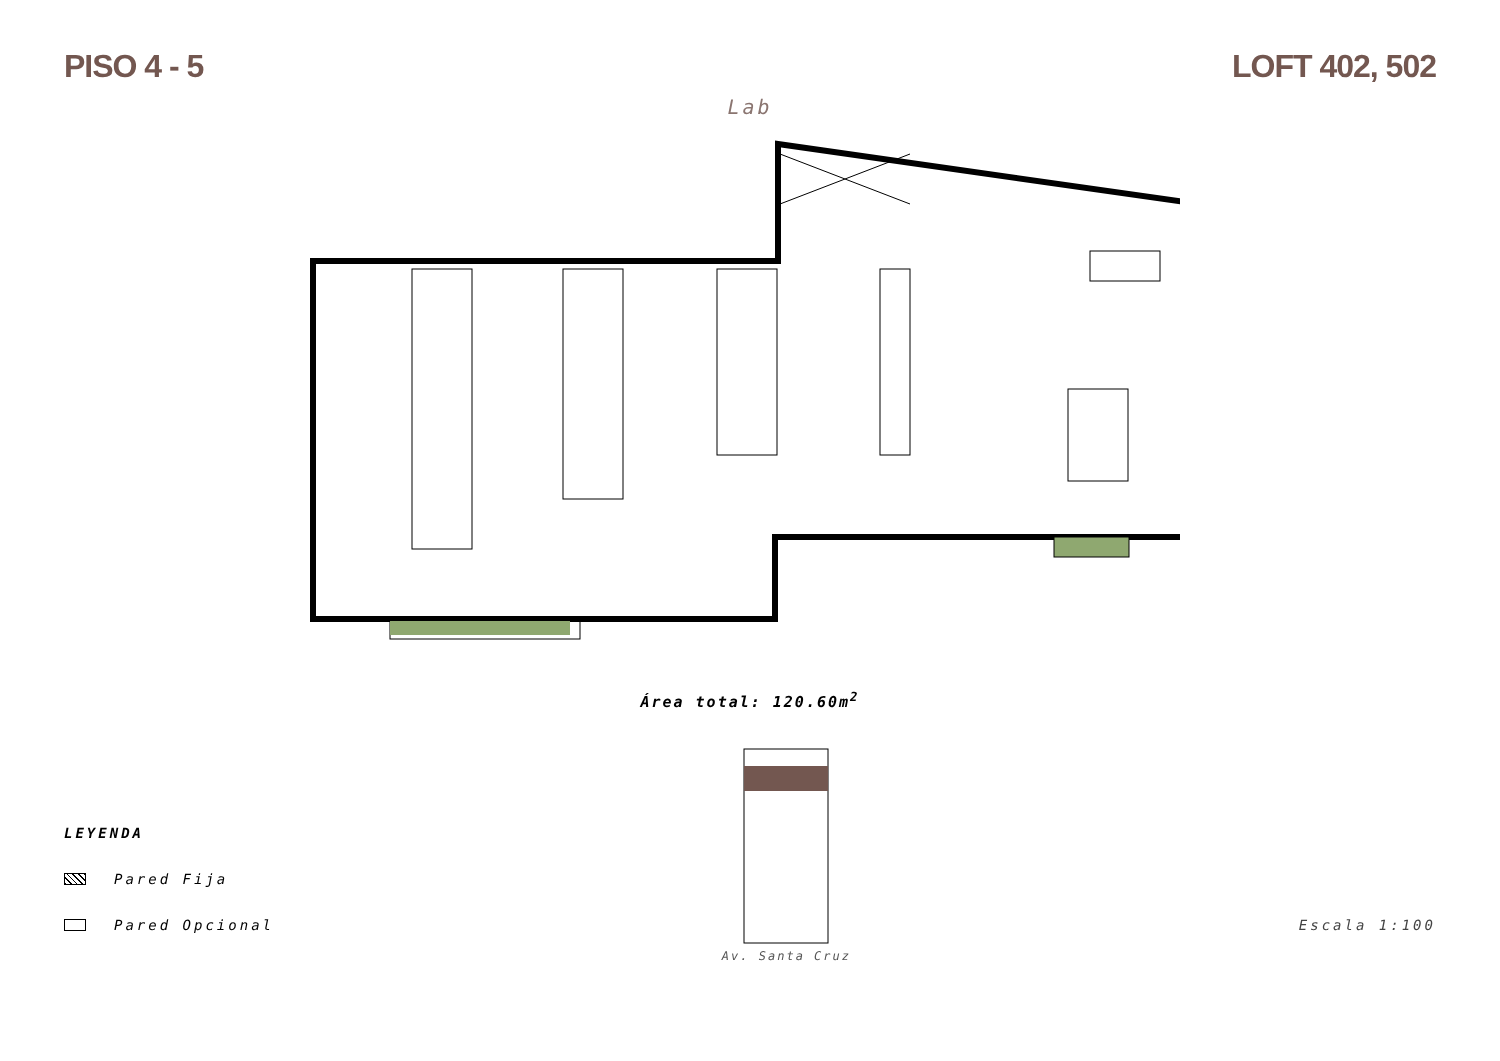PISO 4 - 5 LOFT 402, 502
Lab
Área total: 120.60m<sup>2</sup>
LEYENDA
Pared Fija
Pared Opcional
Av. Santa Cruz
Escala 1:100